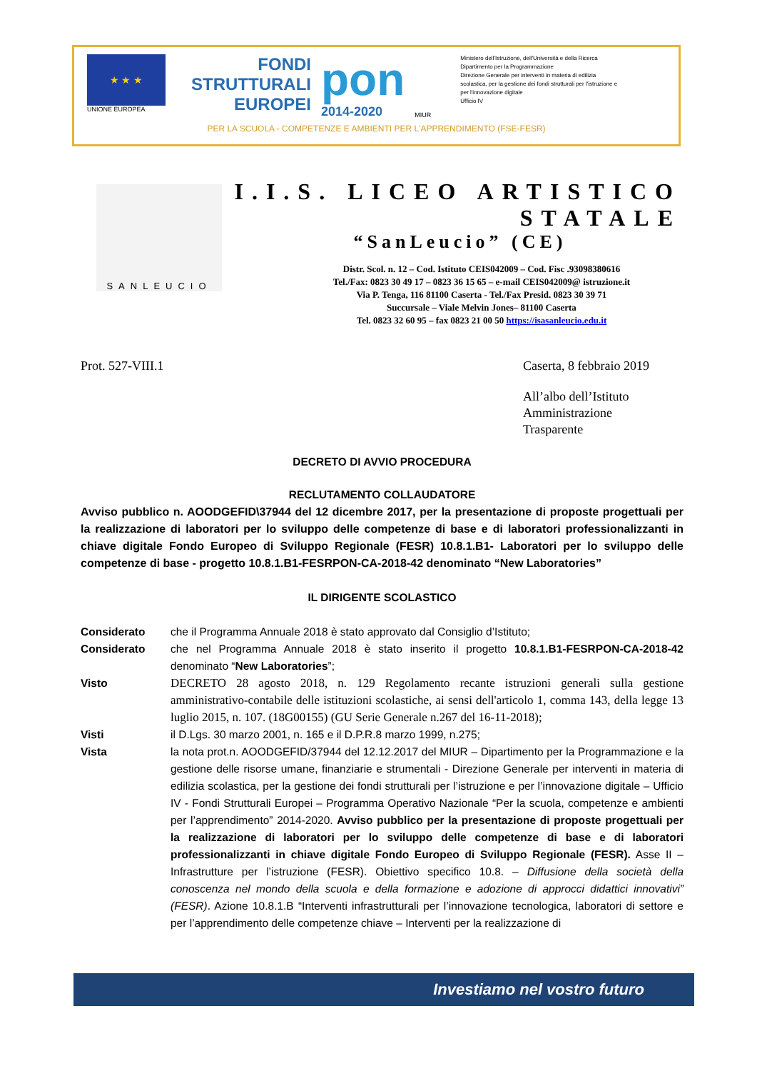★ ★ ★
UNIONE EUROPEA
FONDI
STRUTTURALI
EUROPEI
pon
2014-2020
MIUR
Ministero dell'Istruzione, dell'Università e della Ricerca
Dipartimento per la Programmazione
Direzione Generale per interventi in materia di edilizia scolastica, per la gestione dei fondi strutturali per l'istruzione e per l'innovazione digitale
Ufficio IV
PER LA SCUOLA - COMPETENZE E AMBIENTI PER L'APPRENDIMENTO (FSE-FESR)
SANLEUCIO
I.I.S. LICEO ARTISTICO STATALE
“SanLeucio” (CE)
Distr. Scol. n. 12 – Cod. Istituto CEIS042009 – Cod. Fisc .93098380616
Tel./Fax: 0823 30 49 17 – 0823 36 15 65 – e-mail CEIS042009@ istruzione.it
Via P. Tenga, 116 81100 Caserta - Tel./Fax Presid. 0823 30 39 71
Succursale – Viale Melvin Jones– 81100 Caserta
Tel. 0823 32 60 95 – fax 0823 21 00 50 https://isasanleucio.edu.it
Prot. 527-VIII.1 Caserta, 8 febbraio 2019
All’albo dell’Istituto
Amministrazione
Trasparente
DECRETO DI AVVIO PROCEDURA
RECLUTAMENTO COLLAUDATORE
Avviso pubblico n. AOODGEFID\37944 del 12 dicembre 2017, per la presentazione di proposte progettuali per la realizzazione di laboratori per lo sviluppo delle competenze di base e di laboratori professionalizzanti in chiave digitale Fondo Europeo di Sviluppo Regionale (FESR) 10.8.1.B1- Laboratori per lo sviluppo delle competenze di base - progetto 10.8.1.B1-FESRPON-CA-2018-42 denominato “New Laboratories”
IL DIRIGENTE SCOLASTICO
Considerato che il Programma Annuale 2018 è stato approvato dal Consiglio d’Istituto;
Considerato che nel Programma Annuale 2018 è stato inserito il progetto 10.8.1.B1-FESRPON-CA-2018-42 denominato “New Laboratories”;
Visto DECRETO 28 agosto 2018, n. 129 Regolamento recante istruzioni generali sulla gestione amministrativo-contabile delle istituzioni scolastiche, ai sensi dell'articolo 1, comma 143, della legge 13 luglio 2015, n. 107. (18G00155) (GU Serie Generale n.267 del 16-11-2018);
Visti il D.Lgs. 30 marzo 2001, n. 165 e il D.P.R.8 marzo 1999, n.275;
Vista la nota prot.n. AOODGEFID/37944 del 12.12.2017 del MIUR – Dipartimento per la Programmazione e la gestione delle risorse umane, finanziarie e strumentali - Direzione Generale per interventi in materia di edilizia scolastica, per la gestione dei fondi strutturali per l’istruzione e per l’innovazione digitale – Ufficio IV - Fondi Strutturali Europei – Programma Operativo Nazionale “Per la scuola, competenze e ambienti per l’apprendimento” 2014-2020. Avviso pubblico per la presentazione di proposte progettuali per la realizzazione di laboratori per lo sviluppo delle competenze di base e di laboratori professionalizzanti in chiave digitale Fondo Europeo di Sviluppo Regionale (FESR). Asse II – Infrastrutture per l’istruzione (FESR). Obiettivo specifico 10.8. – Diffusione della società della conoscenza nel mondo della scuola e della formazione e adozione di approcci didattici innovativi” (FESR). Azione 10.8.1.B “Interventi infrastrutturali per l’innovazione tecnologica, laboratori di settore e per l’apprendimento delle competenze chiave – Interventi per la realizzazione di
Investiamo nel vostro futuro